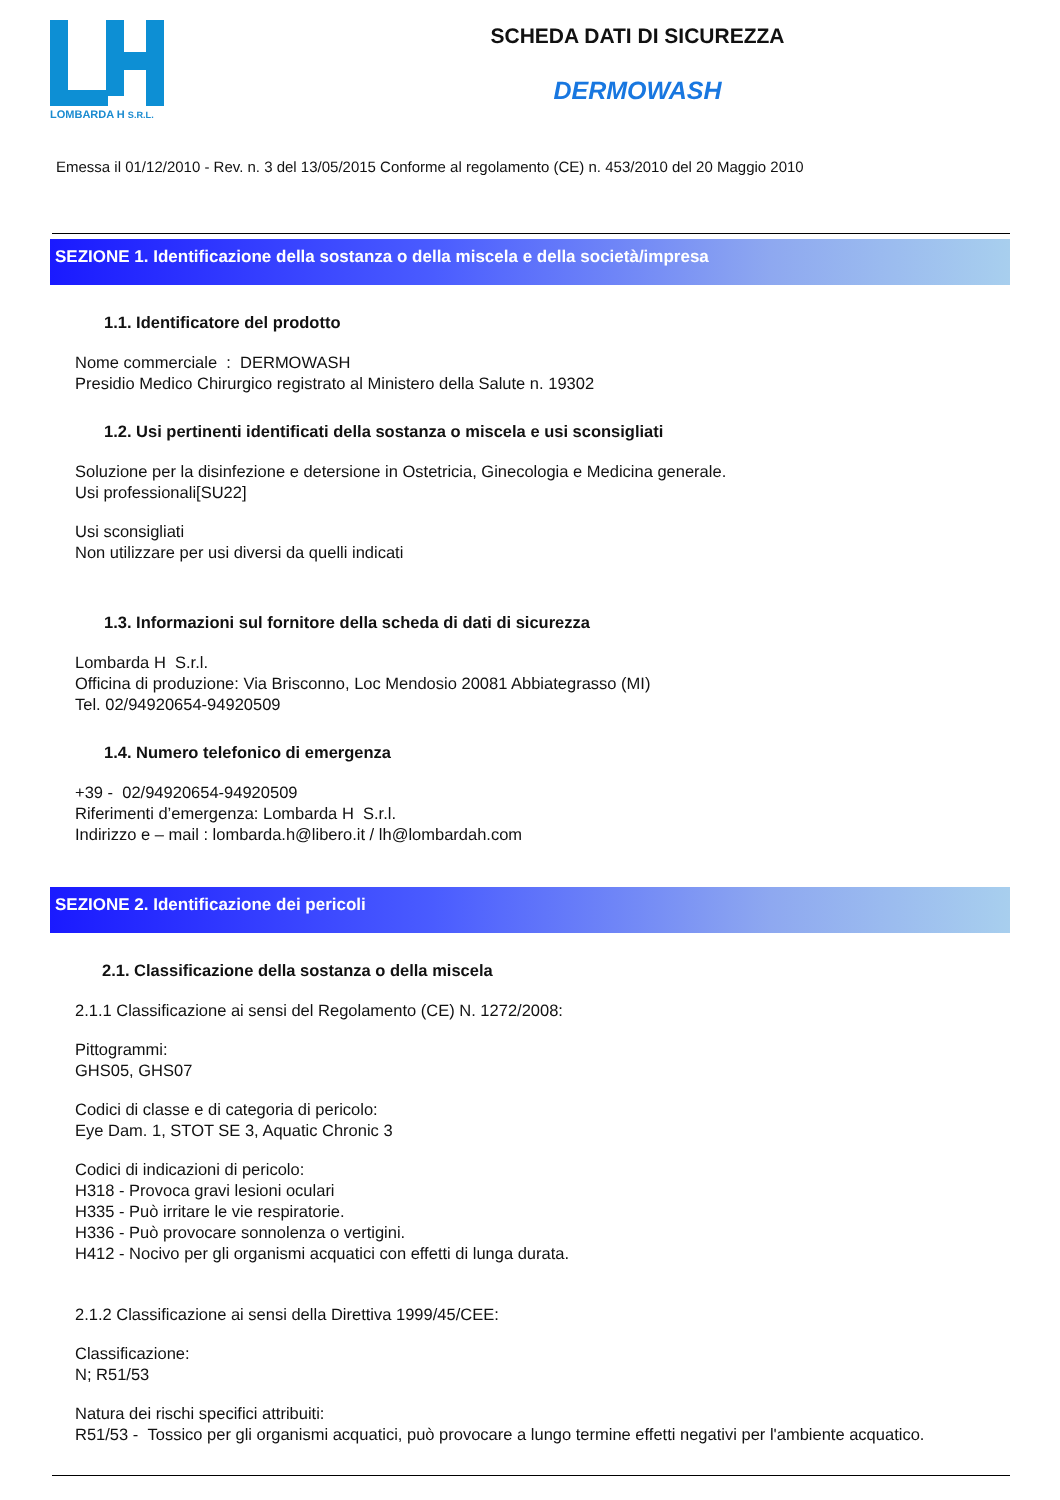LOMBARDA H S.R.L.
SCHEDA DATI DI SICUREZZA
DERMOWASH
Emessa il 01/12/2010 - Rev. n. 3 del 13/05/2015 Conforme al regolamento (CE) n. 453/2010 del 20 Maggio 2010
SEZIONE 1. Identificazione della sostanza o della miscela e della società/impresa
1.1. Identificatore del prodotto
Nome commerciale : DERMOWASH
Presidio Medico Chirurgico registrato al Ministero della Salute n. 19302
1.2. Usi pertinenti identificati della sostanza o miscela e usi sconsigliati
Soluzione per la disinfezione e detersione in Ostetricia, Ginecologia e Medicina generale.
Usi professionali[SU22]
Usi sconsigliati
Non utilizzare per usi diversi da quelli indicati
1.3. Informazioni sul fornitore della scheda di dati di sicurezza
Lombarda H S.r.l.
Officina di produzione: Via Brisconno, Loc Mendosio 20081 Abbiategrasso (MI)
Tel. 02/94920654-94920509
1.4. Numero telefonico di emergenza
+39 - 02/94920654-94920509
Riferimenti d’emergenza: Lombarda H S.r.l.
Indirizzo e – mail : lombarda.h@libero.it / lh@lombardah.com
SEZIONE 2. Identificazione dei pericoli
2.1. Classificazione della sostanza o della miscela
2.1.1 Classificazione ai sensi del Regolamento (CE) N. 1272/2008:
Pittogrammi:
GHS05, GHS07
Codici di classe e di categoria di pericolo:
Eye Dam. 1, STOT SE 3, Aquatic Chronic 3
Codici di indicazioni di pericolo:
H318 - Provoca gravi lesioni oculari
H335 - Può irritare le vie respiratorie.
H336 - Può provocare sonnolenza o vertigini.
H412 - Nocivo per gli organismi acquatici con effetti di lunga durata.
2.1.2 Classificazione ai sensi della Direttiva 1999/45/CEE:
Classificazione:
N; R51/53
Natura dei rischi specifici attribuiti:
R51/53 - Tossico per gli organismi acquatici, può provocare a lungo termine effetti negativi per l'ambiente acquatico.